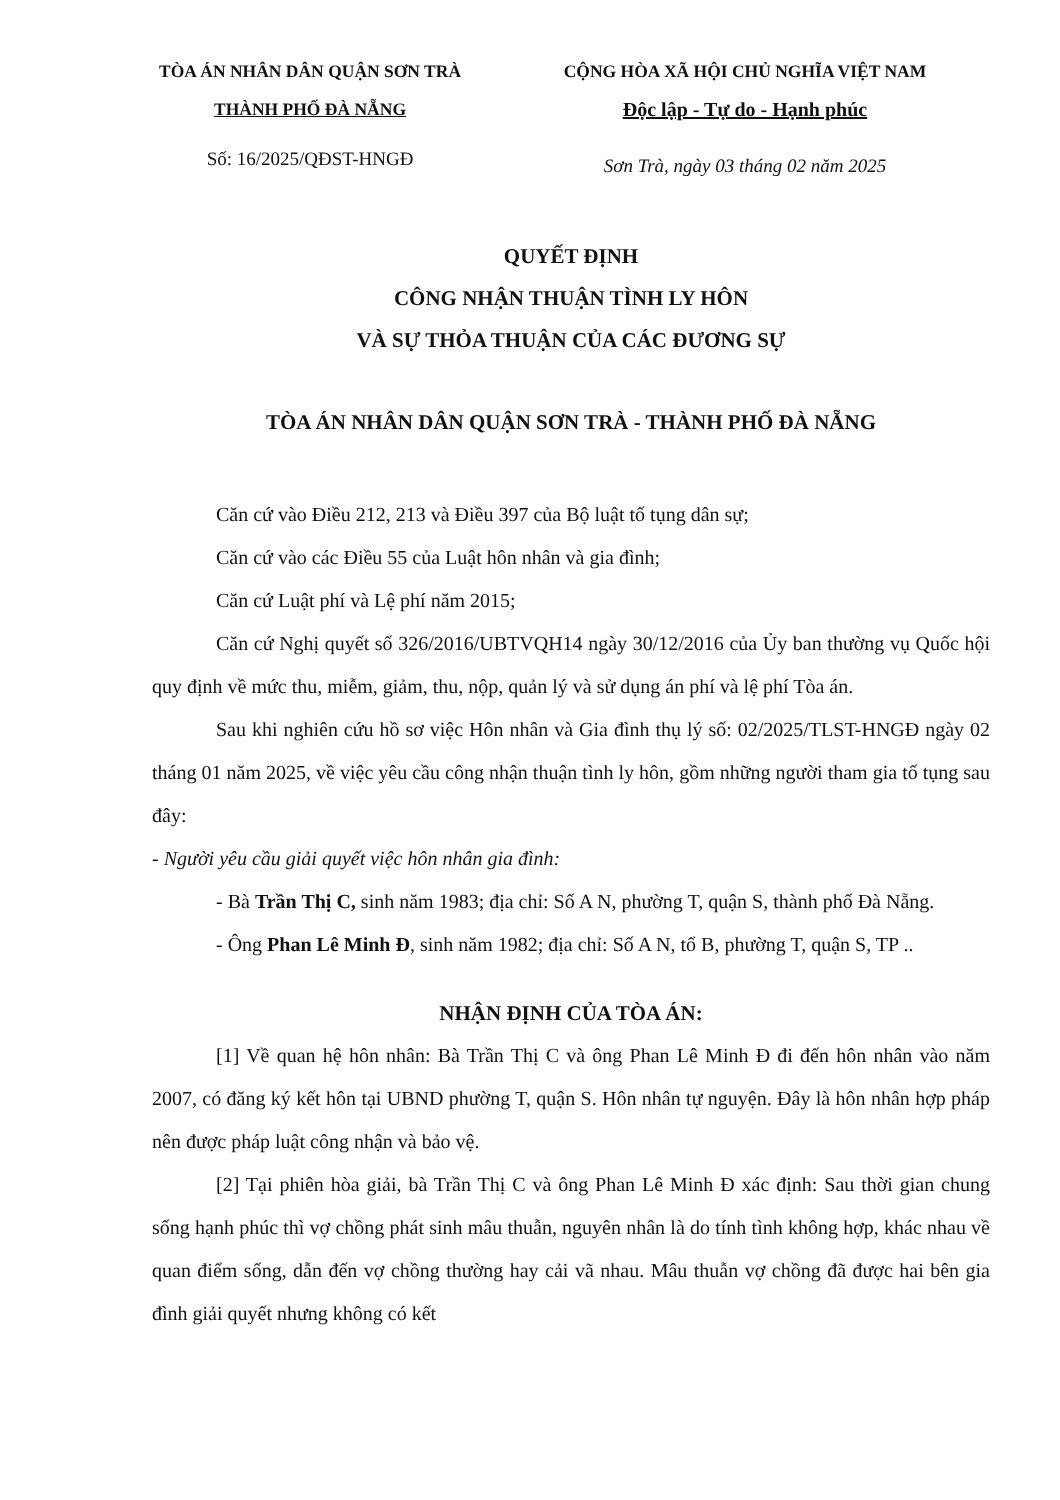TÒA ÁN NHÂN DÂN QUẬN SƠN TRÀ
THÀNH PHỐ ĐÀ NẴNG
Số: 16/2025/QĐST-HNGĐ
CỘNG HÒA XÃ HỘI CHỦ NGHĨA VIỆT NAM
Độc lập - Tự do - Hạnh phúc
Sơn Trà, ngày 03 tháng 02 năm 2025
QUYẾT ĐỊNH
CÔNG NHẬN THUẬN TÌNH LY HÔN
VÀ SỰ THỎA THUẬN CỦA CÁC ĐƯƠNG SỰ
TÒA ÁN NHÂN DÂN QUẬN SƠN TRÀ - THÀNH PHỐ ĐÀ NẴNG
Căn cứ vào Điều 212, 213 và Điều 397 của Bộ luật tố tụng dân sự;
Căn cứ vào các Điều 55 của Luật hôn nhân và gia đình;
Căn cứ Luật phí và Lệ phí năm 2015;
Căn cứ Nghị quyết số 326/2016/UBTVQH14 ngày 30/12/2016 của Ủy ban thường vụ Quốc hội quy định về mức thu, miễm, giảm, thu, nộp, quản lý và sử dụng án phí và lệ phí Tòa án.
Sau khi nghiên cứu hồ sơ việc Hôn nhân và Gia đình thụ lý số: 02/2025/TLST-HNGĐ ngày 02 tháng 01 năm 2025, về việc yêu cầu công nhận thuận tình ly hôn, gồm những người tham gia tố tụng sau đây:
- Người yêu cầu giải quyết việc hôn nhân gia đình:
- Bà Trần Thị C, sinh năm 1983; địa chỉ: Số A N, phường T, quận S, thành phố Đà Nẵng.
- Ông Phan Lê Minh Đ, sinh năm 1982; địa chỉ: Số A N, tổ B, phường T, quận S, TP ..
NHẬN ĐỊNH CỦA TÒA ÁN:
[1] Về quan hệ hôn nhân: Bà Trần Thị C và ông Phan Lê Minh Đ đi đến hôn nhân vào năm 2007, có đăng ký kết hôn tại UBND phường T, quận S. Hôn nhân tự nguyện. Đây là hôn nhân hợp pháp nên được pháp luật công nhận và bảo vệ.
[2] Tại phiên hòa giải, bà Trần Thị C và ông Phan Lê Minh Đ xác định: Sau thời gian chung sống hạnh phúc thì vợ chồng phát sinh mâu thuẫn, nguyên nhân là do tính tình không hợp, khác nhau về quan điểm sống, dẫn đến vợ chồng thường hay cải vã nhau. Mâu thuẫn vợ chồng đã được hai bên gia đình giải quyết nhưng không có kết